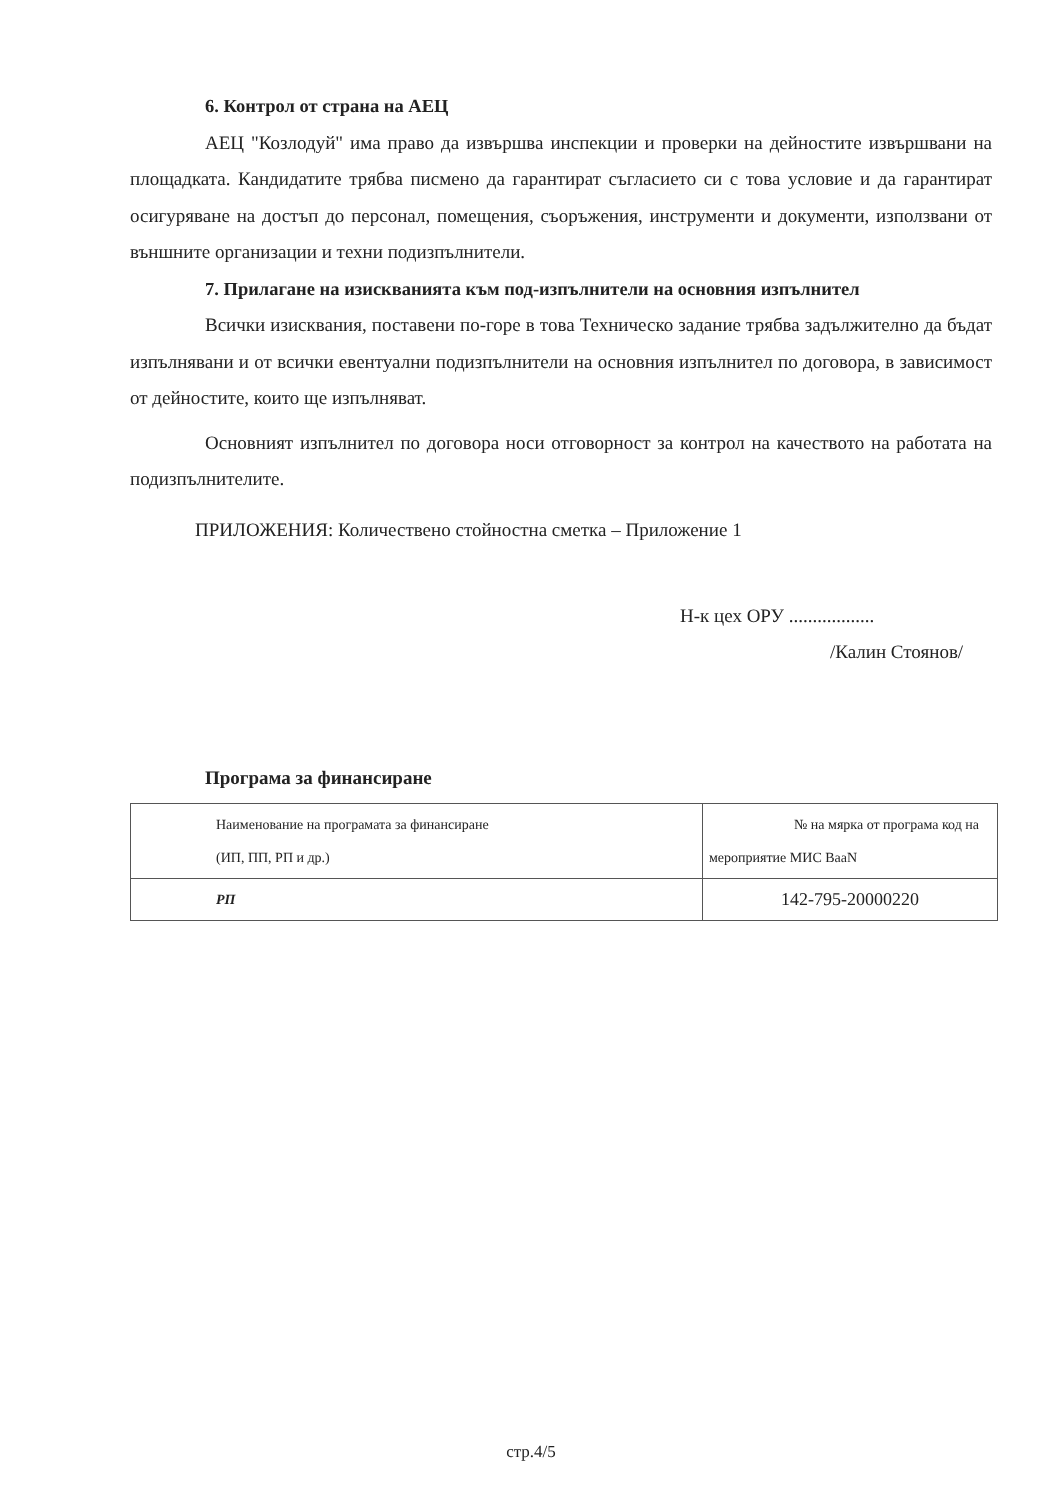6. Контрол от страна на АЕЦ
АЕЦ "Козлодуй" има право да извършва инспекции и проверки на дейностите извършвани на площадката. Кандидатите трябва писмено да гарантират съгласието си с това условие и да гарантират осигуряване на достъп до персонал, помещения, съоръжения, инструменти и документи, използвани от външните организации и техни подизпълнители.
7. Прилагане на изискванията към под-изпълнители на основния изпълнител
Всички изисквания, поставени по-горе в това Техническо задание трябва задължително да бъдат изпълнявани и от всички евентуални подизпълнители на основния изпълнител по договора, в зависимост от дейностите, които ще изпълняват.
Основният изпълнител по договора носи отговорност за контрол на качеството на работата на подизпълнителите.
ПРИЛОЖЕНИЯ: Количествено стойностна сметка – Приложение 1
Н-к цех ОРУ ..................
/Калин Стоянов/
Програма за финансиране
| Наименование на програмата за финансиране (ИП, ПП, РП и др.) | № на мярка от програма код на мероприятие МИС BaaN |
| РП | 142-795-20000220 |
стр.4/5